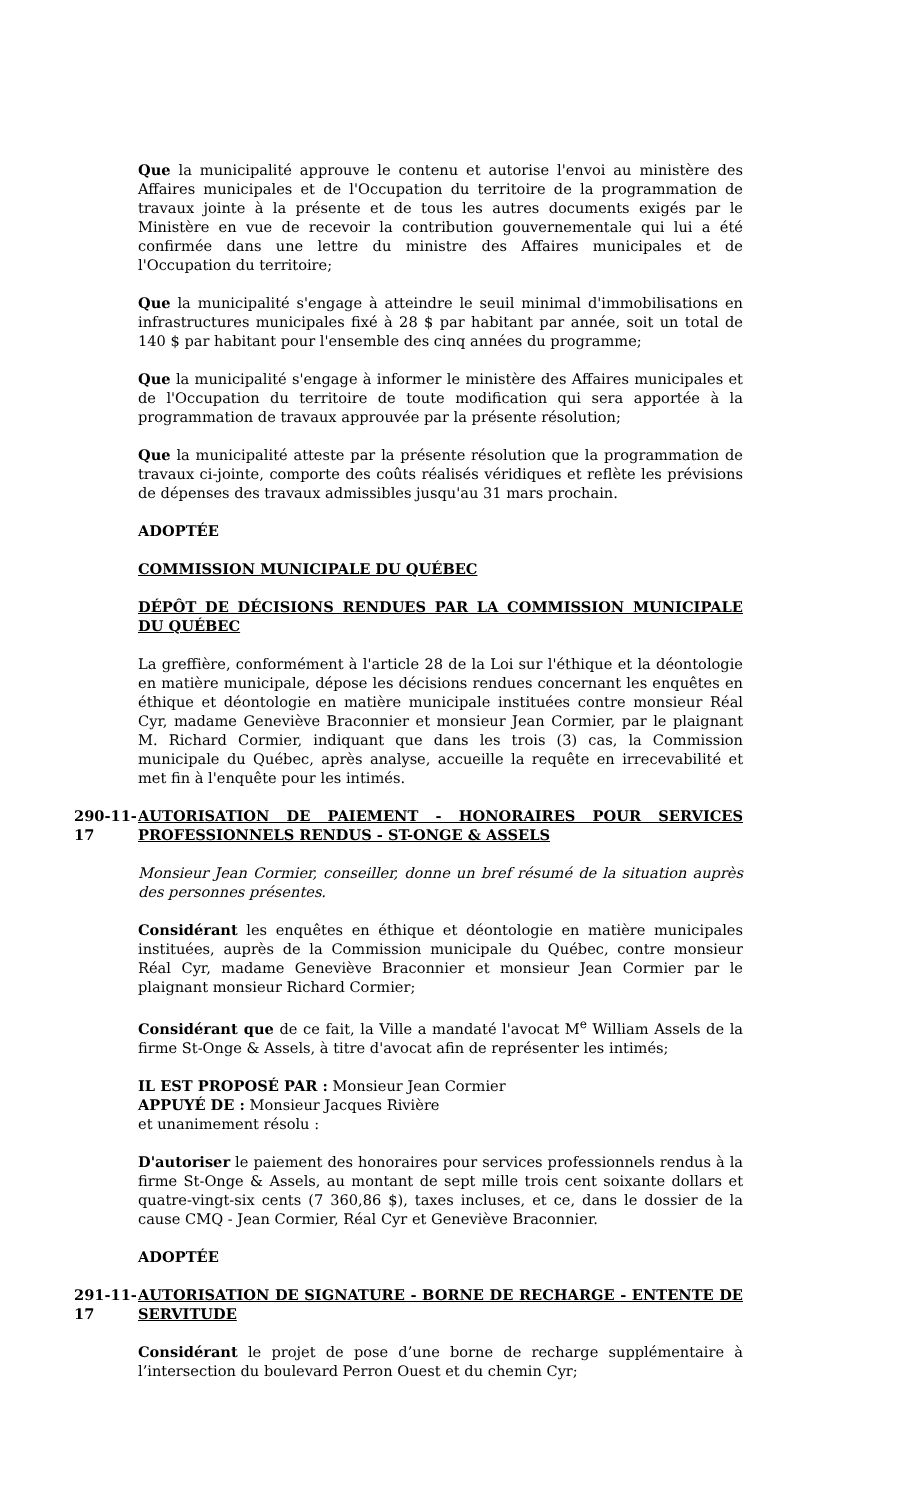Que la municipalité approuve le contenu et autorise l'envoi au ministère des Affaires municipales et de l'Occupation du territoire de la programmation de travaux jointe à la présente et de tous les autres documents exigés par le Ministère en vue de recevoir la contribution gouvernementale qui lui a été confirmée dans une lettre du ministre des Affaires municipales et de l'Occupation du territoire;
Que la municipalité s'engage à atteindre le seuil minimal d'immobilisations en infrastructures municipales fixé à 28 $ par habitant par année, soit un total de 140 $ par habitant pour l'ensemble des cinq années du programme;
Que la municipalité s'engage à informer le ministère des Affaires municipales et de l'Occupation du territoire de toute modification qui sera apportée à la programmation de travaux approuvée par la présente résolution;
Que la municipalité atteste par la présente résolution que la programmation de travaux ci-jointe, comporte des coûts réalisés véridiques et reflète les prévisions de dépenses des travaux admissibles jusqu'au 31 mars prochain.
ADOPTÉE
COMMISSION MUNICIPALE DU QUÉBEC
DÉPÔT DE DÉCISIONS RENDUES PAR LA COMMISSION MUNICIPALE DU QUÉBEC
La greffière, conformément à l'article 28 de la Loi sur l'éthique et la déontologie en matière municipale, dépose les décisions rendues concernant les enquêtes en éthique et déontologie en matière municipale instituées contre monsieur Réal Cyr, madame Geneviève Braconnier et monsieur Jean Cormier, par le plaignant M. Richard Cormier, indiquant que dans les trois (3) cas, la Commission municipale du Québec, après analyse, accueille la requête en irrecevabilité et met fin à l'enquête pour les intimés.
290-11-17 AUTORISATION DE PAIEMENT - HONORAIRES POUR SERVICES PROFESSIONNELS RENDUS - ST-ONGE & ASSELS
Monsieur Jean Cormier, conseiller, donne un bref résumé de la situation auprès des personnes présentes.
Considérant les enquêtes en éthique et déontologie en matière municipales instituées, auprès de la Commission municipale du Québec, contre monsieur Réal Cyr, madame Geneviève Braconnier et monsieur Jean Cormier par le plaignant monsieur Richard Cormier;
Considérant que de ce fait, la Ville a mandaté l'avocat M<sup>e</sup> William Assels de la firme St-Onge & Assels, à titre d'avocat afin de représenter les intimés;
IL EST PROPOSÉ PAR : Monsieur Jean Cormier
APPUYÉ DE : Monsieur Jacques Rivière
et unanimement résolu :
D'autoriser le paiement des honoraires pour services professionnels rendus à la firme St-Onge & Assels, au montant de sept mille trois cent soixante dollars et quatre-vingt-six cents (7 360,86 $), taxes incluses, et ce, dans le dossier de la cause CMQ - Jean Cormier, Réal Cyr et Geneviève Braconnier.
ADOPTÉE
291-11-17 AUTORISATION DE SIGNATURE - BORNE DE RECHARGE - ENTENTE DE SERVITUDE
Considérant le projet de pose d’une borne de recharge supplémentaire à l’intersection du boulevard Perron Ouest et du chemin Cyr;